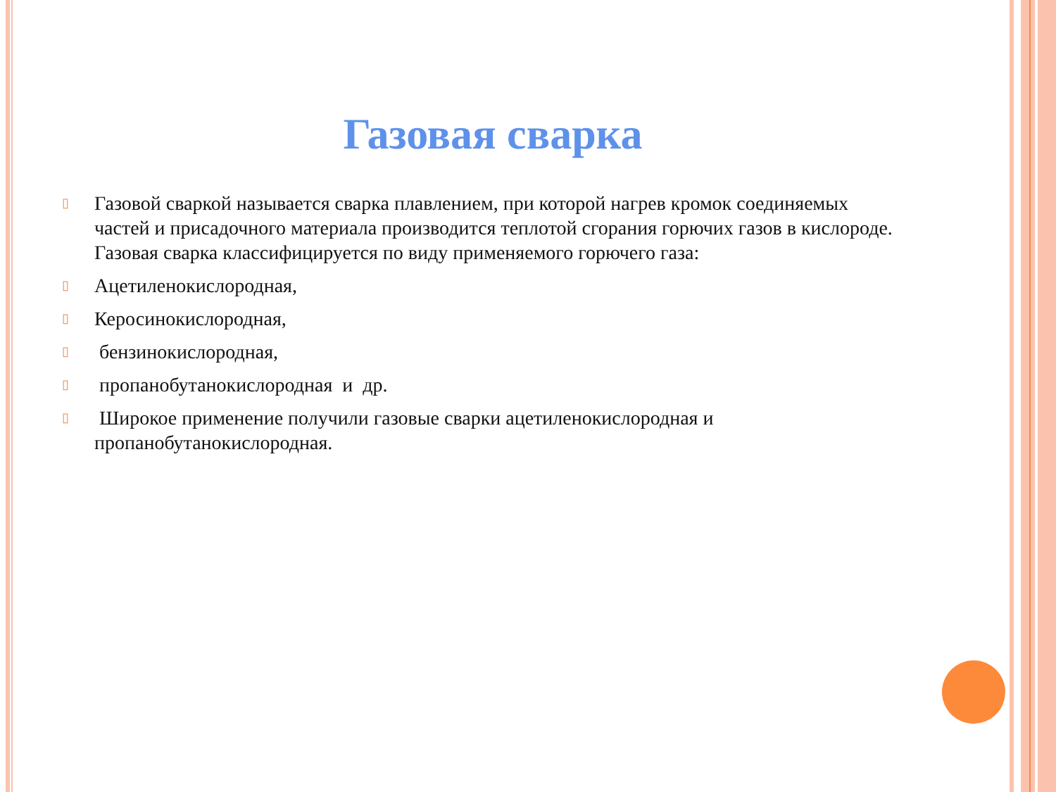Газовая сварка
▯ Газовой сваркой называется сварка плавлением, при которой нагрев кромок соединяемых частей и присадочного материала производится теплотой сгорания горючих газов в кислороде.
Газовая сварка классифицируется по виду применяемого горючего газа:
▯ Ацетиленокислородная,
▯ Керосинокислородная,
▯ бензинокислородная,
▯ пропанобутанокислородная и др.
▯ Широкое применение получили газовые сварки ацетиленокислородная и пропанобутанокислородная.